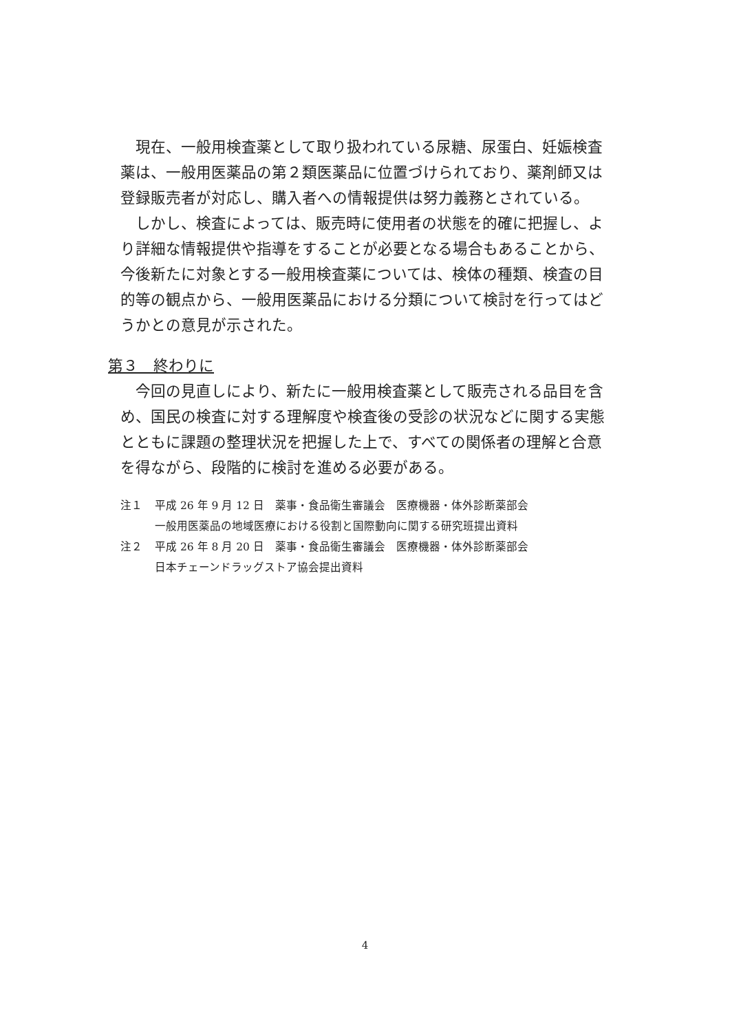現在、一般用検査薬として取り扱われている尿糖、尿蛋白、妊娠検査薬は、一般用医薬品の第２類医薬品に位置づけられており、薬剤師又は登録販売者が対応し、購入者への情報提供は努力義務とされている。
しかし、検査によっては、販売時に使用者の状態を的確に把握し、より詳細な情報提供や指導をすることが必要となる場合もあることから、今後新たに対象とする一般用検査薬については、検体の種類、検査の目的等の観点から、一般用医薬品における分類について検討を行ってはどうかとの意見が示された。
第３　終わりに
今回の見直しにより、新たに一般用検査薬として販売される品目を含め、国民の検査に対する理解度や検査後の受診の状況などに関する実態とともに課題の整理状況を把握した上で、すべての関係者の理解と合意を得ながら、段階的に検討を進める必要がある。
注１ 平成 26 年 9 月 12 日　薬事・食品衛生審議会　医療機器・体外診断薬部会
一般用医薬品の地域医療における役割と国際動向に関する研究班提出資料
注２ 平成 26 年 8 月 20 日　薬事・食品衛生審議会　医療機器・体外診断薬部会
日本チェーンドラッグストア協会提出資料
4